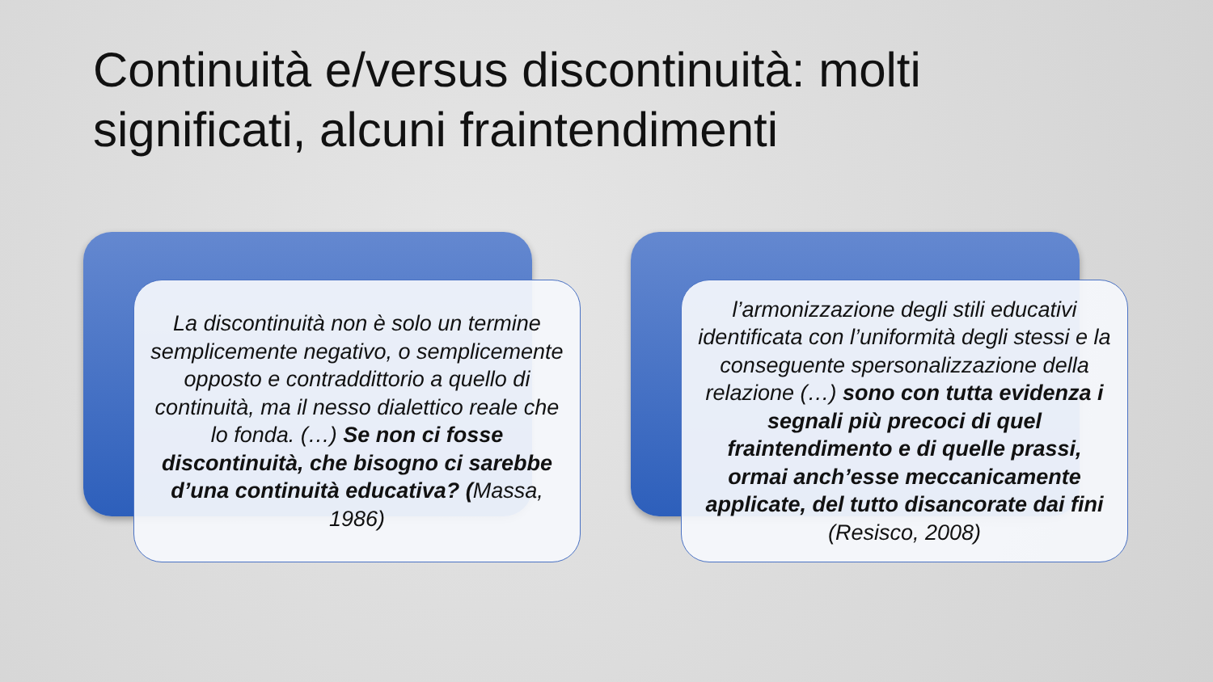Continuità e/versus discontinuità: molti significati, alcuni fraintendimenti
La discontinuità non è solo un termine semplicemente negativo, o semplicemente opposto e contraddittorio a quello di continuità, ma il nesso dialettico reale che lo fonda. (…) Se non ci fosse discontinuità, che bisogno ci sarebbe d’una continuità educativa? (Massa, 1986)
l’armonizzazione degli stili educativi identificata con l’uniformità degli stessi e la conseguente spersonalizzazione della relazione (…) sono con tutta evidenza i segnali più precoci di quel fraintendimento e di quelle prassi, ormai anch’esse meccanicamente applicate, del tutto disancorate dai fini (Resisco, 2008)